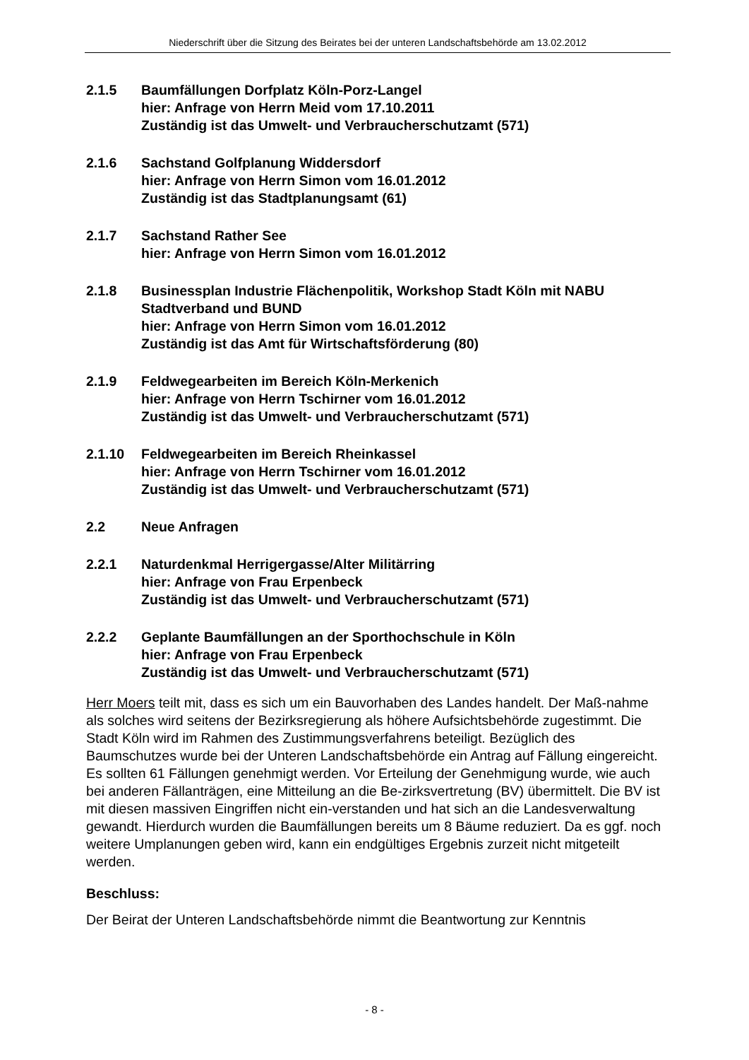Niederschrift über die Sitzung des Beirates bei der unteren Landschaftsbehörde am 13.02.2012
2.1.5 Baumfällungen Dorfplatz Köln-Porz-Langel
hier: Anfrage von Herrn Meid vom 17.10.2011
Zuständig ist das Umwelt- und Verbraucherschutzamt (571)
2.1.6 Sachstand Golfplanung Widdersdorf
hier: Anfrage von Herrn Simon vom 16.01.2012
Zuständig ist das Stadtplanungsamt (61)
2.1.7 Sachstand Rather See
hier: Anfrage von Herrn Simon vom 16.01.2012
2.1.8 Businessplan Industrie Flächenpolitik, Workshop Stadt Köln mit NABU Stadtverband und BUND
hier: Anfrage von Herrn Simon vom 16.01.2012
Zuständig ist das Amt für Wirtschaftsförderung (80)
2.1.9 Feldwegearbeiten im Bereich Köln-Merkenich
hier: Anfrage von Herrn Tschirner vom 16.01.2012
Zuständig ist das Umwelt- und Verbraucherschutzamt (571)
2.1.10 Feldwegearbeiten im Bereich Rheinkassel
hier: Anfrage von Herrn Tschirner vom 16.01.2012
Zuständig ist das Umwelt- und Verbraucherschutzamt (571)
2.2 Neue Anfragen
2.2.1 Naturdenkmal Herrigergasse/Alter Militärring
hier: Anfrage von Frau Erpenbeck
Zuständig ist das Umwelt- und Verbraucherschutzamt (571)
2.2.2 Geplante Baumfällungen an der Sporthochschule in Köln
hier: Anfrage von Frau Erpenbeck
Zuständig ist das Umwelt- und Verbraucherschutzamt (571)
Herr Moers teilt mit, dass es sich um ein Bauvorhaben des Landes handelt. Der Maß-nahme als solches wird seitens der Bezirksregierung als höhere Aufsichtsbehörde zugestimmt. Die Stadt Köln wird im Rahmen des Zustimmungsverfahrens beteiligt. Bezüglich des Baumschutzes wurde bei der Unteren Landschaftsbehörde ein Antrag auf Fällung eingereicht. Es sollten 61 Fällungen genehmigt werden. Vor Erteilung der Genehmigung wurde, wie auch bei anderen Fällanträgen, eine Mitteilung an die Be-zirksvertretung (BV) übermittelt. Die BV ist mit diesen massiven Eingriffen nicht ein-verstanden und hat sich an die Landesverwaltung gewandt. Hierdurch wurden die Baumfällungen bereits um 8 Bäume reduziert. Da es ggf. noch weitere Umplanungen geben wird, kann ein endgültiges Ergebnis zurzeit nicht mitgeteilt werden.
Beschluss:
Der Beirat der Unteren Landschaftsbehörde nimmt die Beantwortung zur Kenntnis
- 8 -